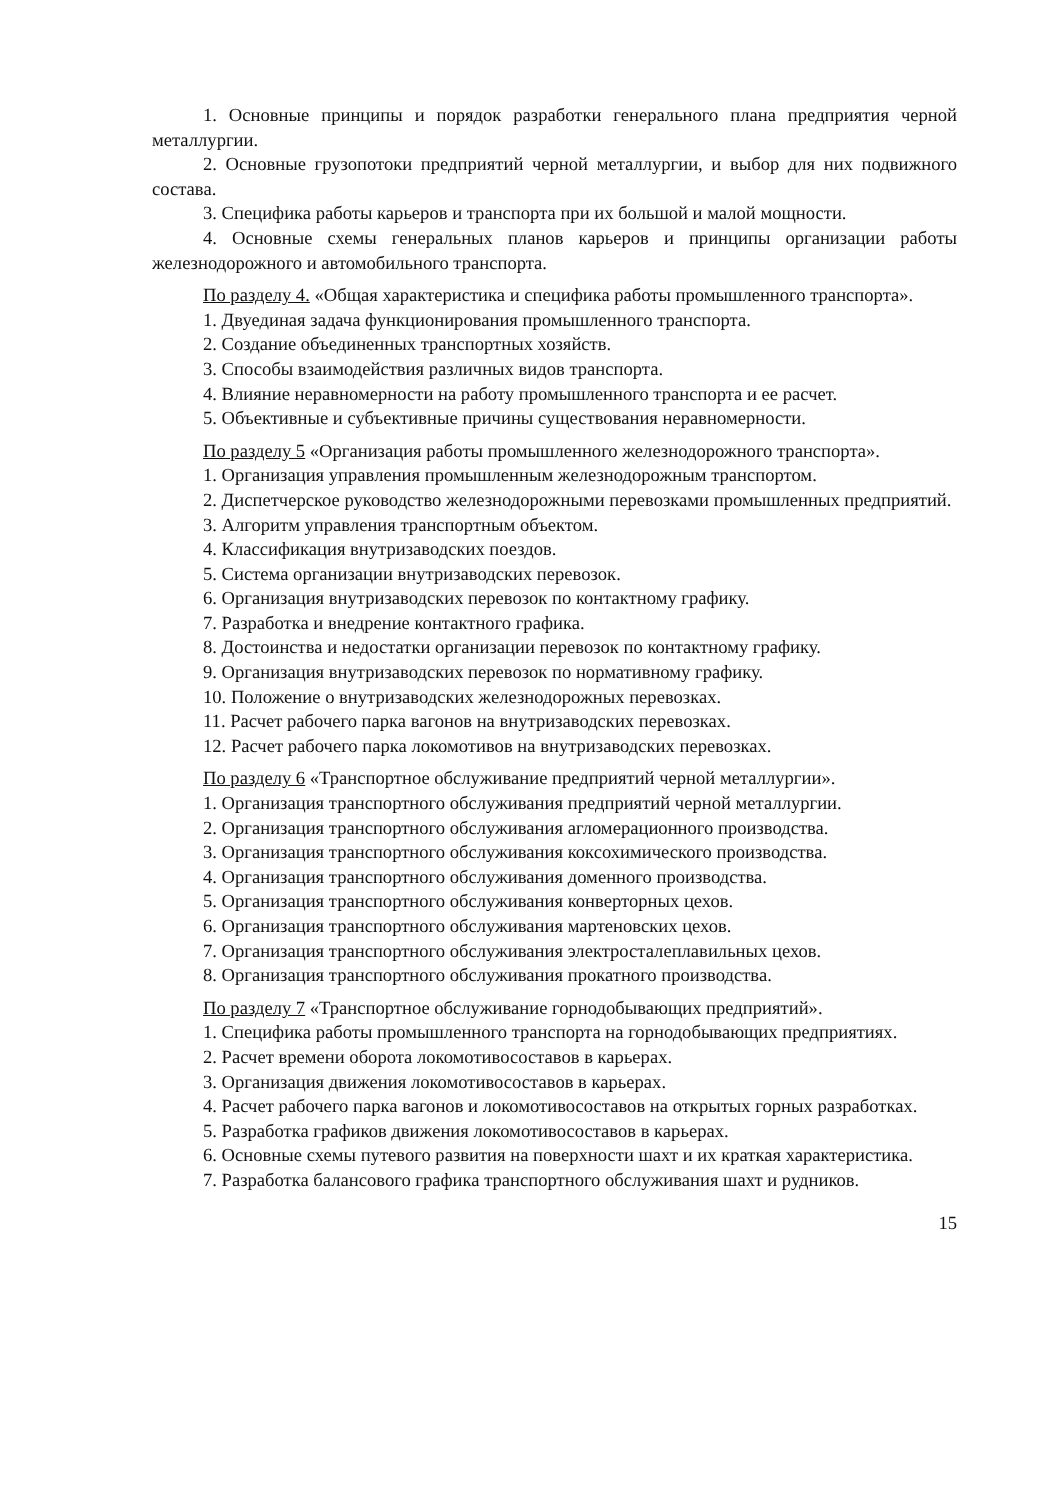1. Основные принципы и порядок разработки генерального плана предприятия черной металлургии.
2. Основные грузопотоки предприятий черной металлургии, и выбор для них подвижного состава.
3. Специфика работы карьеров и транспорта при их большой и малой мощности.
4. Основные схемы генеральных планов карьеров и принципы организации работы железнодорожного и автомобильного транспорта.
По разделу 4. «Общая характеристика и специфика работы промышленного транспорта».
1. Двуединая задача функционирования промышленного транспорта.
2. Создание объединенных транспортных хозяйств.
3. Способы взаимодействия различных видов транспорта.
4. Влияние неравномерности на работу промышленного транспорта и ее расчет.
5. Объективные и субъективные причины существования неравномерности.
По разделу 5 «Организация работы промышленного железнодорожного транспорта».
1. Организация управления промышленным железнодорожным транспортом.
2. Диспетчерское руководство железнодорожными перевозками промышленных предприятий.
3. Алгоритм управления транспортным объектом.
4. Классификация внутризаводских поездов.
5. Система организации внутризаводских перевозок.
6. Организация внутризаводских перевозок по контактному графику.
7. Разработка и внедрение контактного графика.
8. Достоинства и недостатки организации перевозок по контактному графику.
9. Организация внутризаводских перевозок по нормативному графику.
10. Положение о внутризаводских железнодорожных перевозках.
11. Расчет рабочего парка вагонов на внутризаводских перевозках.
12. Расчет рабочего парка локомотивов на внутризаводских перевозках.
По разделу 6 «Транспортное обслуживание предприятий черной металлургии».
1. Организация транспортного обслуживания предприятий черной металлургии.
2. Организация транспортного обслуживания агломерационного производства.
3. Организация транспортного обслуживания коксохимического производства.
4. Организация транспортного обслуживания доменного производства.
5. Организация транспортного обслуживания конверторных цехов.
6. Организация транспортного обслуживания мартеновских цехов.
7. Организация транспортного обслуживания электросталеплавильных цехов.
8. Организация транспортного обслуживания прокатного производства.
По разделу 7 «Транспортное обслуживание горнодобывающих предприятий».
1. Специфика работы промышленного транспорта на горнодобывающих предприятиях.
2. Расчет времени оборота локомотивосоставов в карьерах.
3. Организация движения локомотивосоставов в карьерах.
4. Расчет рабочего парка вагонов и локомотивосоставов на открытых горных разработках.
5. Разработка графиков движения локомотивосоставов в карьерах.
6. Основные схемы путевого развития на поверхности шахт и их краткая характеристика.
7. Разработка балансового графика транспортного обслуживания шахт и рудников.
15